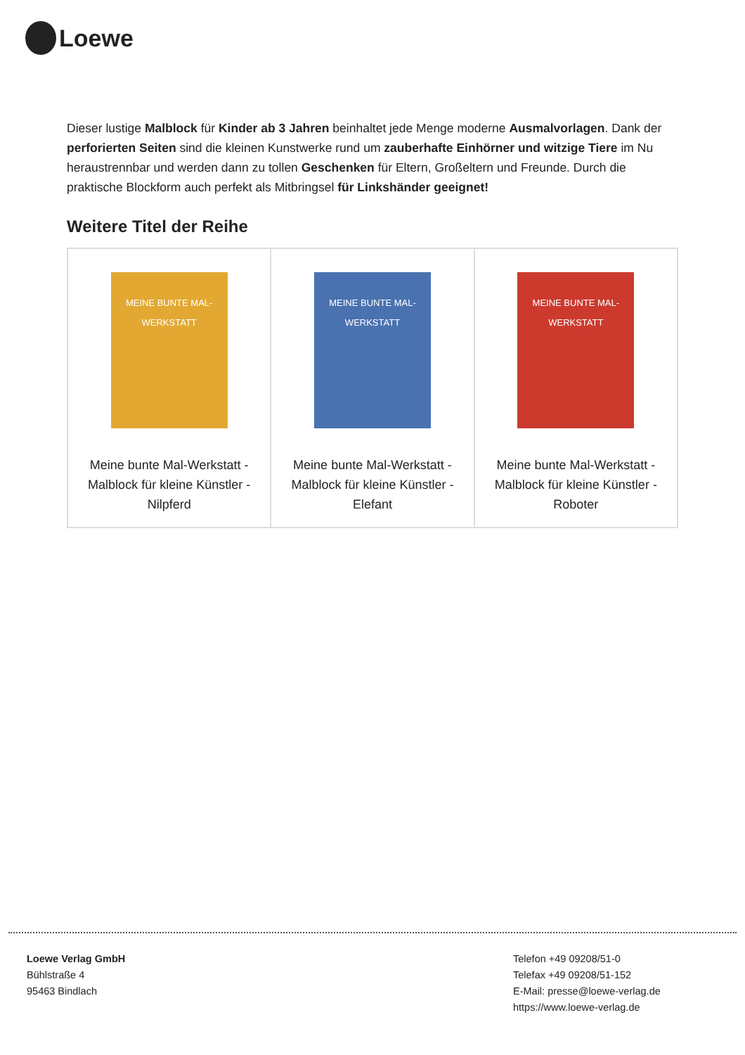Loewe
Dieser lustige Malblock für Kinder ab 3 Jahren beinhaltet jede Menge moderne Ausmalvorlagen. Dank der perforierten Seiten sind die kleinen Kunstwerke rund um zauberhafte Einhörner und witzige Tiere im Nu heraustrennbar und werden dann zu tollen Geschenken für Eltern, Großeltern und Freunde. Durch die praktische Blockform auch perfekt als Mitbringsel für Linkshänder geeignet!
Weitere Titel der Reihe
| MEINE BUNTE MAL-WERKSTATT Meine bunte Mal-Werkstatt - Malblock für kleine Künstler - Nilpferd | MEINE BUNTE MAL-WERKSTATT Meine bunte Mal-Werkstatt - Malblock für kleine Künstler - Elefant | MEINE BUNTE MAL-WERKSTATT Meine bunte Mal-Werkstatt - Malblock für kleine Künstler - Roboter |
Loewe Verlag GmbH
Bühlstraße 4
95463 Bindlach
Telefon +49 09208/51-0
Telefax +49 09208/51-152
E-Mail: presse@loewe-verlag.de
https://www.loewe-verlag.de